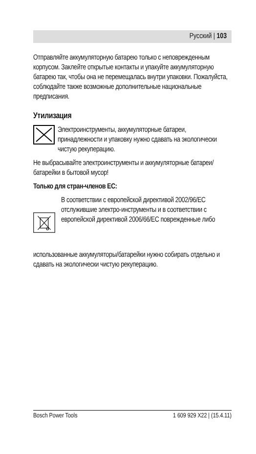Русский | 103
Отправляйте аккумуляторную батарею только с неповрежденным корпусом. Заклейте открытые контакты и упакуйте аккумуляторную батарею так, чтобы она не перемещалась внутри упаковки. Пожалуйста, соблюдайте также возможные дополнительные национальные предписания.
Утилизация
Электроинструменты, аккумуляторные батареи, принадлежности и упаковку нужно сдавать на экологически чистую рекуперацию.
Не выбрасывайте электроинструменты и аккумуляторные батареи/батарейки в бытовой мусор!
Только для стран-членов ЕС:
В соответствии с европейской директивой 2002/96/EC отслужившие электро-инструменты и в соответствии с европейской директивой 2006/66/EC поврежденные либо
использованные аккумуляторы/батарейки нужно собирать отдельно и сдавать на экологически чистую рекуперацию.
Bosch Power Tools 1 609 929 X22 | (15.4.11)